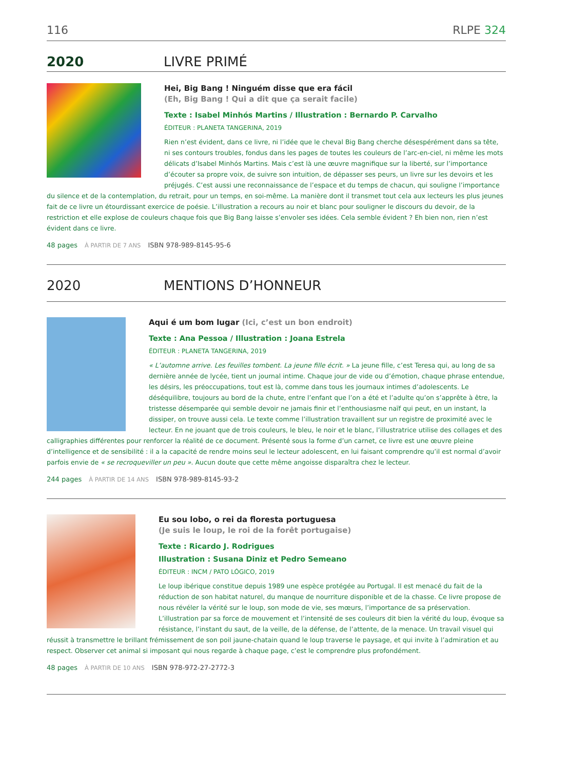116 RLPE 324
2020 LIVRE PRIMÉ
Hei, Big Bang ! Ninguém disse que era fácil
(Eh, Big Bang ! Qui a dit que ça serait facile)
Texte : Isabel Minhós Martins / Illustration : Bernardo P. Carvalho
ÉDITEUR : PLANETA TANGERINA, 2019
Rien n’est évident, dans ce livre, ni l’idée que le cheval Big Bang cherche désespérément dans sa tête, ni ses contours troubles, fondus dans les pages de toutes les couleurs de l’arc-en-ciel, ni même les mots délicats d’Isabel Minhós Martins. Mais c’est là une œuvre magnifique sur la liberté, sur l’importance d’écouter sa propre voix, de suivre son intuition, de dépasser ses peurs, un livre sur les devoirs et les préjugés. C’est aussi une reconnaissance de l’espace et du temps de chacun, qui souligne l’importance du silence et de la contemplation, du retrait, pour un temps, en soi-même. La manière dont il transmet tout cela aux lecteurs les plus jeunes fait de ce livre un étourdissant exercice de poésie. L’illustration a recours au noir et blanc pour souligner le discours du devoir, de la restriction et elle explose de couleurs chaque fois que Big Bang laisse s’envoler ses idées. Cela semble évident ? Eh bien non, rien n’est évident dans ce livre.
48 pages À PARTIR DE 7 ANS ISBN 978-989-8145-95-6
2020 MENTIONS D’HONNEUR
Aqui é um bom lugar (Ici, c’est un bon endroit)
Texte : Ana Pessoa / Illustration : Joana Estrela
ÉDITEUR : PLANETA TANGERINA, 2019
« L’automne arrive. Les feuilles tombent. La jeune fille écrit. » La jeune fille, c’est Teresa qui, au long de sa dernière année de lycée, tient un journal intime. Chaque jour de vide ou d’émotion, chaque phrase entendue, les désirs, les préoccupations, tout est là, comme dans tous les journaux intimes d’adolescents. Le déséquilibre, toujours au bord de la chute, entre l’enfant que l’on a été et l’adulte qu’on s’apprête à être, la tristesse désemparée qui semble devoir ne jamais finir et l’enthousiasme naïf qui peut, en un instant, la dissiper, on trouve aussi cela. Le texte comme l’illustration travaillent sur un registre de proximité avec le lecteur. En ne jouant que de trois couleurs, le bleu, le noir et le blanc, l’illustratrice utilise des collages et des calligraphies différentes pour renforcer la réalité de ce document. Présenté sous la forme d’un carnet, ce livre est une œuvre pleine d’intelligence et de sensibilité : il a la capacité de rendre moins seul le lecteur adolescent, en lui faisant comprendre qu’il est normal d’avoir parfois envie de « se recroqueviller un peu ». Aucun doute que cette même angoisse disparaîtra chez le lecteur.
244 pages À PARTIR DE 14 ANS ISBN 978-989-8145-93-2
Eu sou lobo, o rei da floresta portuguesa
(Je suis le loup, le roi de la forêt portugaise)
Texte : Ricardo J. Rodrigues
Illustration : Susana Diniz et Pedro Semeano
ÉDITEUR : INCM / PATO LÓGICO, 2019
Le loup ibérique constitue depuis 1989 une espèce protégée au Portugal. Il est menacé du fait de la réduction de son habitat naturel, du manque de nourriture disponible et de la chasse. Ce livre propose de nous révéler la vérité sur le loup, son mode de vie, ses mœurs, l’importance de sa préservation. L’illustration par sa force de mouvement et l’intensité de ses couleurs dit bien la vérité du loup, évoque sa résistance, l’instant du saut, de la veille, de la défense, de l’attente, de la menace. Un travail visuel qui réussit à transmettre le brillant frémissement de son poil jaune-chatain quand le loup traverse le paysage, et qui invite à l’admiration et au respect. Observer cet animal si imposant qui nous regarde à chaque page, c’est le comprendre plus profondément.
48 pages À PARTIR DE 10 ANS ISBN 978-972-27-2772-3